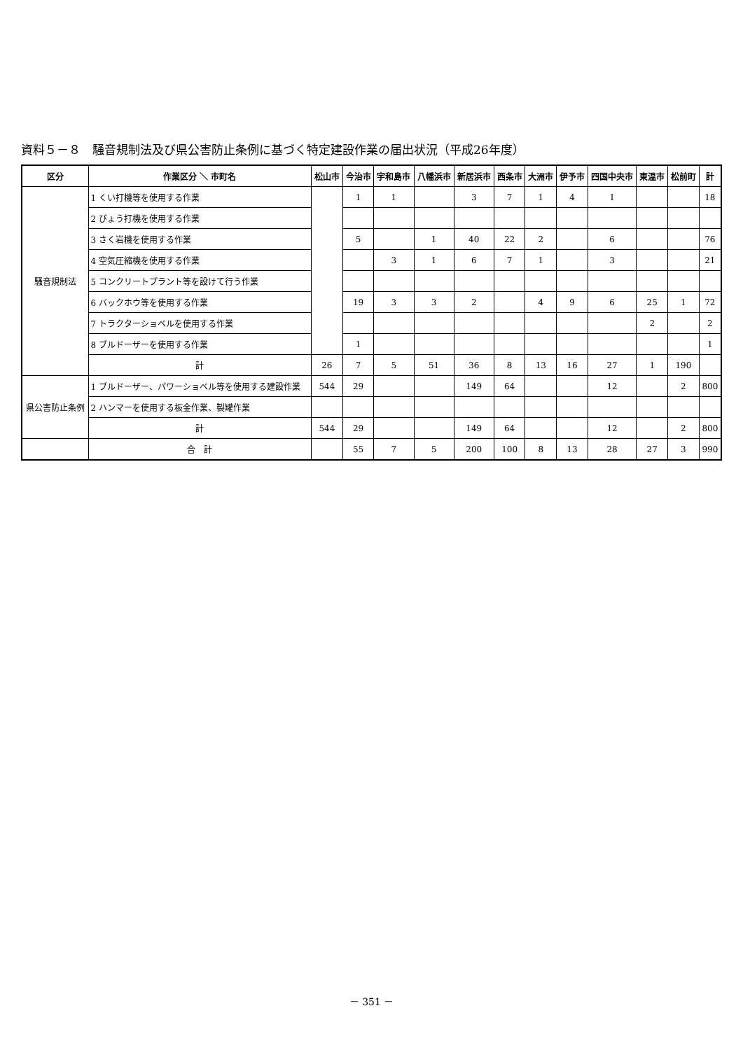資料５－８　騒音規制法及び県公害防止条例に基づく特定建設作業の届出状況（平成26年度）
| 区分 | 作業区分 ＼ 市町名 | 松山市 | 今治市 | 宇和島市 | 八幡浜市 | 新居浜市 | 西条市 | 大洲市 | 伊予市 | 四国中央市 | 東温市 | 松前町 | 計 |
| --- | --- | --- | --- | --- | --- | --- | --- | --- | --- | --- | --- | --- | --- |
| 騒音規制法 | 1 くい打機等を使用する作業 | | 1 | 1 | | 3 | 7 | 1 | 4 | 1 | | | 18 |
| | 2 びょう打機を使用する作業 | | | | | | | | | | | | |
| | 3 さく岩機を使用する作業 | | 5 | | 1 | 40 | 22 | 2 | | 6 | | | 76 |
| | 4 空気圧縮機を使用する作業 | | | 3 | 1 | 6 | 7 | 1 | | 3 | | | 21 |
| | 5 コンクリートプラント等を設けて行う作業 | | | | | | | | | | | | |
| | 6 バックホウ等を使用する作業 | | 19 | 3 | 3 | 2 | | 4 | 9 | 6 | 25 | 1 | 72 |
| | 7 トラクターショベルを使用する作業 | | | | | | | | | | 2 | | 2 |
| | 8 ブルドーザーを使用する作業 | | 1 | | | | | | | | | | 1 |
| | 計 | 26 | 7 | 5 | 51 | 36 | 8 | 13 | 16 | 27 | 1 | 190 | |
| 県公害防止条例 | 1 ブルドーザー、パワーショベル等を使用する建設作業 | 544 | 29 | | | 149 | 64 | | | 12 | | 2 | 800 |
| | 2 ハンマーを使用する板金作業、製罐作業 | | | | | | | | | | | | |
| | 計 | 544 | 29 | | | 149 | 64 | | | 12 | | 2 | 800 |
| | 合 計 | | 55 | 7 | 5 | 200 | 100 | 8 | 13 | 28 | 27 | 3 | 990 |
－ 351 －